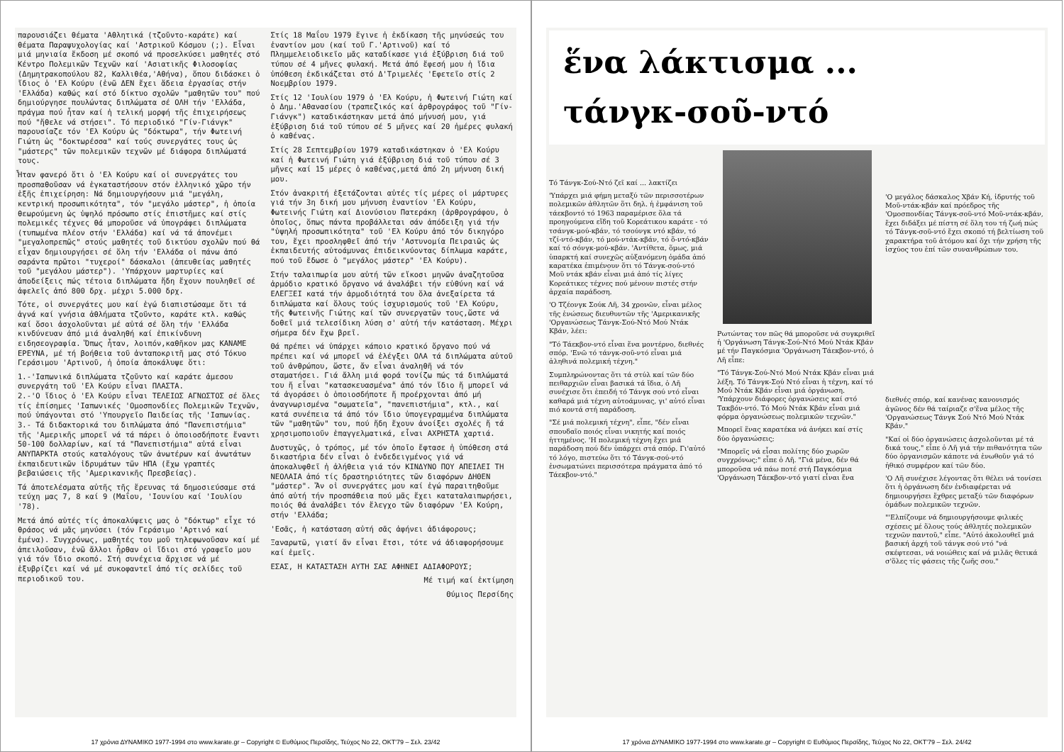παρουσιάζει θέματα 'Αθλητικά (τζοῦντο-καράτε) καί θέματα Παραψυχολογίας καί 'Αστρικοῦ Κόσμου (;). Εἶναι μιά μηνιαία ἔκδοση μέ σκοπό νά προσελκύσει μαθητές στό Κέντρο Πολεμικῶν Τεχνῶν καί 'Ασιατικῆς Φιλοσοφίας (Δημητρακοπούλου 82, Καλλιθέα,'Αθήνα), ὅπου διδάσκει ὁ ἴδιος ὁ 'Ελ Κούρυ (ἐνῶ ΔΕΝ ἔχει ἄδεια ἐργασίας στήν 'Ελλάδα) καθώς καί στό δίκτυο σχολῶν "μαθητῶν του" πού δημιούργησε πουλώντας διπλώματα σέ ΟΛΗ τήν 'Ελλάδα, πράγμα πού ἦταν καί ἡ τελική μορφή τῆς ἐπιχειρήσεως πού "ἤθελε νά στήσει". Τό περιοδικό "Γίν-Γιάνγκ" παρουσίαζε τόν 'Ελ Κούρυ ὡς "δόκτωρα", τήν Φωτεινή Γιώτη ὡς "δοκτωρέσσα" καί τούς συνεργάτες τους ὡς "μάστερς" τῶν πολεμικῶν τεχνῶν μέ διάφορα διπλώματά τους.
Ἦταν φανερό ὅτι ὁ 'Ελ Κούρυ καί οἱ συνεργάτες του προσπαθοῦσαν νά ἐγκαταστήσουν στόν ἑλληνικό χῶρο τήν ἑξῆς ἐπιχείρηση: Νά δημιουργήσουν μιά "μεγάλη, κεντρική προσωπικότητα", τόν "μεγάλο μάστερ", ἡ ὁποία θεωρούμενη ὡς ὑψηλό πρόσωπο στίς ἐπιστῆμες καί στίς πολεμικές τέχνες θά μποροῦσε νά ὑπογράφει διπλώματα (τυπωμένα πλέον στήν 'Ελλάδα) καί νά τά ἀπονέμει "μεγαλοπρεπῶς" στούς μαθητές τοῦ δικτύου σχολῶν πού θά εἶχαν δημιουργήσει σέ ὅλη τήν 'Ελλάδα οἱ πάνω ἀπό σαράντα πρῶτοι "τυχεροί" δάσκαλοι (ἀπευθείας μαθητές τοῦ "μεγάλου μάστερ"). 'Υπάρχουν μαρτυρίες καί ἀποδείξεις πώς τέτοια διπλώματα ἤδη ἔχουν πουληθεῖ σέ ἀφελεῖς ἀπό 800 δρχ. μέχρι 5.000 δρχ.
Τότε, οἱ συνεργάτες μου καί ἐγώ διαπιστώσαμε ὅτι τά ἁγνά καί γνήσια ἀθλήματα τζοῦντο, καράτε κτλ. καθώς καί ὅσοι ἀσχολοῦνται μέ αὐτά σέ ὅλη τήν 'Ελλάδα κινδύνευαν ἀπό μιά ἀναληθή καί ἐπικίνδυνη ειδησεογραφία. Ὅπως ἦταν, λοιπόν,καθῆκον μας ΚΑΝΑΜΕ ΕΡΕΥΝΑ, μέ τή βοήθεια τοῦ ἀνταποκριτῆ μας στό Τόκυο Γεράσιμου 'Αρτινοῦ, ἡ ὁποία ἀποκάλυψε ὅτι:
1.-'Ιαπωνικά διπλώματα τζοῦντο καί καράτε ἀμεσου συνεργάτη τοῦ 'Ελ Κούρυ εἶναι ΠΛΑΣΤΑ.
2.-'Ο ἴδιος ὁ 'Ελ Κούρυ εἶναι ΤΕΛΕΙΩΣ ΑΓΝΩΣΤΟΣ σέ ὅλες τίς ἐπίσημες 'Ιαπωνικές 'Ομοσπονδίες Πολεμικῶν Τεχνῶν, πού ὑπάγονται στό 'Υπουργεῖο Παιδείας τῆς 'Ιαπωνίας.
3.- Τά διδακτορικά του διπλώματα ἀπό "Πανεπιστήμια" τῆς 'Αμερικῆς μπορεῖ νά τά πάρει ὁ ὁποιοσδήποτε ἔναντι 50-100 δολλαρίων, καί τά "Πανεπιστήμια" αὐτά εἶναι ΑΝΥΠΑΡΚΤΑ στούς καταλόγους τῶν ἀνωτέρων καί ἀνωτάτων ἐκπαιδευτικῶν ἱδρυμάτων τῶν ΗΠΑ (ἔχω γραπτές βεβαιώσεις τῆς 'Αμερικανικῆς Πρεσβείας).
Τά ἀποτελέσματα αὐτῆς τῆς ἔρευνας τά δημοσιεύσαμε στά τεύχη μας 7, 8 καί 9 (Μαΐου, 'Ιουνίου καί 'Ιουλίου '78).
Μετά ἀπό αὐτές τίς ἀποκαλύψεις μας ὁ "δόκτωρ" εἶχε τό θράσος νά μᾶς μηνύσει (τόν Γεράσιμο 'Αρτινό καί ἐμένα). Συγχρόνως, μαθητές του μοῦ τηλεφωνοῦσαν καί μέ ἀπειλοῦσαν, ἐνῶ ἄλλοι ἦρθαν οἱ ἴδιοι στό γραφεῖο μου γιά τόν ἴδιο σκοπό. Στή συνέχεια ἄρχισε νά μέ ἐξυβρίζει καί νά μέ συκοφαντεῖ ἀπό τίς σελίδες τοῦ περιοδικοῦ του.
Στίς 18 Μαΐου 1979 ἔγινε ἡ ἐκδίκαση τῆς μηνύσεώς του ἐναντίον μου (καί τοῦ Γ.'Αρτινοῦ) καί τό Πλημμελειοδικεῖο μᾶς καταδίκασε γιά ἐξύβριση διά τοῦ τύπου σέ 4 μῆνες φυλακή. Μετά ἀπό ἔφεσή μου ἡ ἴδια ὑπόθεση ἐκδικάζεται στό Δ'Τριμελές 'Εφετεῖο στίς 2 Νοεμβρίου 1979.
Στίς 12 'Ιουλίου 1979 ὁ 'Ελ Κούρυ, ἡ Φωτεινή Γιώτη καί ὁ Δημ.'Αθανασίου (τραπεζικός καί ἀρθρογράφος τοῦ "Γίν-Γιάνγκ") καταδικάστηκαν μετά ἀπό μήνυσή μου, γιά ἐξύβριση διά τοῦ τύπου σέ 5 μῆνες καί 20 ἡμέρες φυλακή ὁ καθένας.
Στίς 28 Σεπτεμβρίου 1979 καταδικάστηκαν ὁ 'Ελ Κούρυ καί ἡ Φωτεινή Γιώτη γιά ἐξύβριση διά τοῦ τύπου σέ 3 μῆνες καί 15 μέρες ὁ καθένας,μετά ἀπό 2η μήνυση δική μου.
Στόν ἀνακριτή ἐξετάζονται αὐτές τίς μέρες οἱ μάρτυρες γιά τήν 3η δική μου μήνυση ἐναντίον 'Ελ Κούρυ, Φωτεινής Γιώτη καί Διονύσιου Πατεράκη (ἀρθρογράφου, ὁ ὁποῖος, ὅπως πάντα προβάλλεται σάν ἀπόδειξη γιά τήν "ὑψηλή προσωπικότητα" τοῦ 'Ελ Κούρυ ἀπό τόν δικηγόρο του, ἔχει προσληφθεῖ ἀπό τήν 'Αστυνομία Πειραιῶς ὡς ἐκπαιδευτής αὐτοάμυνας ἐπιδεικνύοντας δίπλωμα καράτε, πού τοῦ ἔδωσε ὁ "μεγάλος μάστερ" 'Ελ Κούρυ).
Στήν ταλαιπωρία μου αὐτή τῶν εἴκοσι μηνῶν ἀναζητοῦσα ἁρμόδιο κρατικό ὄργανο νά ἀναλάβει τήν εὐθύνη καί νά ΕΛΕΓΞΕΙ κατά τήν ἁρμοδιότητά του ὅλα ἀνεξαίρετα τά διπλώματα καί ὅλους τούς ἰσχυρισμούς τοῦ 'Ελ Κούρυ, τῆς Φωτεινῆς Γιώτης καί τῶν συνεργατῶν τους,ὥστε νά δοθεῖ μιά τελεσίδικη λύση σ' αὐτή τήν κατάσταση. Μέχρι σήμερα δέν ἔχω βρεῖ.
Θά πρέπει νά ὑπάρχει κάποιο κρατικό ὄργανο πού νά πρέπει καί νά μπορεῖ νά ἐλέγξει ΟΛΑ τά διπλώματα αὐτοῦ τοῦ ἀνθρώπου, ὥστε, ἄν εἶναι ἀναληθῆ νά τόν σταματήσει. Γιά ἄλλη μιά φορά τονίζω πώς τά διπλώματά του ἤ εἶναι "κατασκευασμένα" ἀπό τόν ἴδιο ἤ μπορεῖ νά τά ἀγοράσει ὁ ὁποιοσδήποτε ἤ προέρχονται ἀπό μή ἀναγνωρισμένα "σωματεῖα", "πανεπιστήμια", κτλ., καί κατά συνέπεια τά ἀπό τόν ἴδιο ὑπογεγραμμένα διπλώματα τῶν "μαθητῶν" του, πού ἤδη ἔχουν ἀνοίξει σχολές ἤ τά χρησιμοποιοῦν ἐπαγγελματικά, εἶναι ΑΧΡΗΣΤΑ χαρτιά.
Δυστυχῶς, ὁ τρόπος, μέ τόν ὁποῖο ἔφτασε ἡ ὑπόθεση στά δικαστήρια δέν εἶναι ὁ ἐνδεδειγμένος γιά νά ἀποκαλυφθεῖ ἡ ἀλήθεια γιά τόν ΚΙΝΔΥΝΟ ΠΟΥ ΑΠΕΙΛΕΙ ΤΗ ΝΕΟΛΑΙΑ ἀπό τίς δραστηριότητες τῶν διαφόρων ΔΗΘΕΝ "μάστερ". Ἄν οἱ συνεργάτες μου καί ἐγώ παραιτηθοῦμε ἀπό αὐτή τήν προσπάθεια πού μᾶς ἔχει καταταλαιπωρήσει, ποιός θά ἀναλάβει τόν ἔλεγχο τῶν διαφόρων 'Ελ Κούρη, στήν 'Ελλάδα;
'Εσᾶς, ἡ κατάσταση αὐτή σᾶς ἀφήνει ἀδιάφορους;
Ξαναρωτῶ, γιατί ἄν εἶναι ἔτσι, τότε νά ἀδιαφορήσουμε καί ἐμεῖς.
ΕΣΑΣ, Η ΚΑΤΑΣΤΑΣΗ ΑΥΤΗ ΣΑΣ ΑΦΗΝΕΙ ΑΔΙΑΦΟΡΟΥΣ;
Μέ τιμή καί ἐκτίμηση
Θύμιος Περσίδης
17 χρόνια ΔΥΝΑΜΙΚΟ 1977-1994 στο www.karate.gr – Copyright © Ευθύμιος Περσίδης, Τεύχος Νο 22, ΟΚΤ'79 – Σελ. 23/42
ἕνα λάκτισμα ...
τάνγκ-σοῦ-ντό
Τό Τάνγκ-Σού-Ντό ζεῖ καί ... λακτίζει
'Υπάρχει μιά φήμη μεταξύ τῶν περισσοτέρων πολεμικῶν ἀθλητῶν ὅτι δηλ. ἡ ἐμφάνιση τοῦ τάεκβοντό τό 1963 παραμέρισε ὅλα τά προηγούμενα εἴδη τοῦ Κορεάτικου καράτε - τό τσάνγκ-μού-κβάν, τό τσούνγκ ντό κβάν, τό τζί-ντό-κβάν, τό μού-ντάκ-κβάν, τό ὅ-ντό-κβάν καί τό σόνγκ-μού-κβάν. 'Αντίθετα, ὅμως, μιά ὑπαρκτή καί συνεχῶς αὐξανόμενη ὁμάδα ἀπό καρατέκα ἐπιμένουν ὅτι τό Τάνγκ-σού-ντό Μοῦ ντάκ κβάν εἶναι μιά ἀπό τίς λίγες Κορεάτικες τέχνες πού μένουν πιστές στήν ἀρχαία παράδοση.
'Ο Τζέονγκ Σούκ Λῆ, 34 χρονῶν, εἶναι μέλος τῆς ἑνώσεως διευθυντῶν τῆς 'Αμερικανικῆς 'Οργανώσεως Τάνγκ-Σού-Ντό Μού Ντάκ Κβάν, λέει:
"Τό Τάεκβον-ντό εἶναι ἕνα μοντέρνο, διεθνές σπόρ. 'Ενῶ τό τάνγκ-σοῦ-ντό εἶναι μιά ἀληθινά πολεμική τέχνη."
Συμπληρώνοντας ὅτι τά στύλ καί τῶν δύο πειθαρχιῶν εἶναι βασικά τά ἴδια, ὁ Λῆ συνέχισε ὅτι ἐπειδή τό Τάνγκ σού ντό εἶναι καθαρά μιά τέχνη αὐτοάμυνας, γι' αὐτό εἶναι πιό κοντά στή παράδοση.
"Σέ μιά πολεμική τέχνη", εἶπε, "δέν εἶναι σπουδαῖο ποιός εἶναι νικητής καί ποιός ἡττημένος. 'Η πολεμική τέχνη ἔχει μιά παράδοση πού δέν ὑπάρχει στά σπόρ. Γι'αὐτό τό λόγο, πιστεύω ὅτι τό Τάνγκ-σού-ντό ἐνσωματώνει περισσότερα πράγματα ἀπό τό Τάεκβον-ντό."
Ρωτώντας τον πῶς θά μποροῦσε νά συγκριθεῖ ἡ 'Οργάνωση Τάνγκ-Σού-Ντό Μού Ντάκ Κβάν μέ τήν Παγκόσμια 'Οργάνωση Τάεκβον-ντό, ὁ Λῆ εἶπε:
"Τό Τάνγκ-Σού-Ντό Μού Ντάκ Κβάν εἶναι μιά λέξη. Τό Τάνγκ-Σού Ντό εἶναι ἡ τέχνη, καί τό Μού Ντάκ Κβάν εἶναι μιά ὀργάνωση. 'Υπάρχουν διάφορες ὀργανώσεις καί στό Τακβόν-ντό. Τό Μού Ντάκ Κβάν εἶναι μιά φόρμα ὀργανώσεως πολεμικῶν τεχνῶν."
Μπορεῖ ἕνας καρατέκα νά ἀνήκει καί στίς δύο ὀργανώσεις;
"Μπορεῖς νά εἶσαι πολίτης δύο χωρῶν συγχρόνως;" εἶπε ὁ Λῆ. "Γιά μένα, δέν θά μποροῦσα νά πάω ποτέ στή Παγκόσμια 'Οργάνωση Τάεκβον-ντό γιατί εἶναι ἕνα
'Ο μεγάλος δάσκαλος Χβάν Κή, ἱδρυτής τοῦ Μοῦ-ντάκ-κβάν καί πρόεδρος τῆς 'Ομοσπονδίας Τάνγκ-σοῦ-ντό Μοῦ-ντάκ-κβάν, ἔχει διδάξει μέ πίστη σέ ὅλη του τή ζωή πώς τό Τάνγκ-σοῦ-ντό ἔχει σκοπό τή βελτίωση τοῦ χαρακτήρα τοῦ ἀτόμου καί ὄχι τήν χρήση τῆς ἰσχύος του ἐπί τῶν συνανθρώπων του.
διεθνές σπόρ, καί κανένας κανονισμός ἀγῶνος δέν θά ταίριαζε σ'ἕνα μέλος τῆς 'Οργανώσεως Τάνγκ Σού Ντό Μού Ντάκ Κβάν."
"Καί οἱ δύο ὀργανώσεις ἀσχολοῦνται μέ τά δικά τους," εἶπε ὁ Λῆ γιά τήν πιθανότητα τῶν δύο ὀργανισμῶν κάποτε νά ἑνωθοῦν γιά τό ἠθικό συμφέρον καί τῶν δύο.
'Ο Λῆ συνέχισε λέγοντας ὅτι θέλει νά τονίσει ὅτι ἡ ὀργάνωση δέν ἐνδιαφέρεται νά δημιουργήσει ἔχθρες μεταξύ τῶν διαφόρων ὁμάδων πολεμικῶν τεχνῶν.
"'Ελπίζουμε νά δημιουργήσουμε φιλικές σχέσεις μέ ὅλους τούς ἀθλητές πολεμικῶν τεχνῶν παντοῦ," εἶπε. "Αὐτό ἀκολουθεῖ μιά βασική ἀρχή τοῦ τάνγκ σού ντό "νά σκέφτεσαι, νά νοιώθεις καί νά μιλᾶς θετικά σ'ὅλες τίς φάσεις τῆς ζωῆς σου."
17 χρόνια ΔΥΝΑΜΙΚΟ 1977-1994 στο www.karate.gr – Copyright © Ευθύμιος Περσίδης, Τεύχος Νο 22, ΟΚΤ'79 – Σελ. 24/42